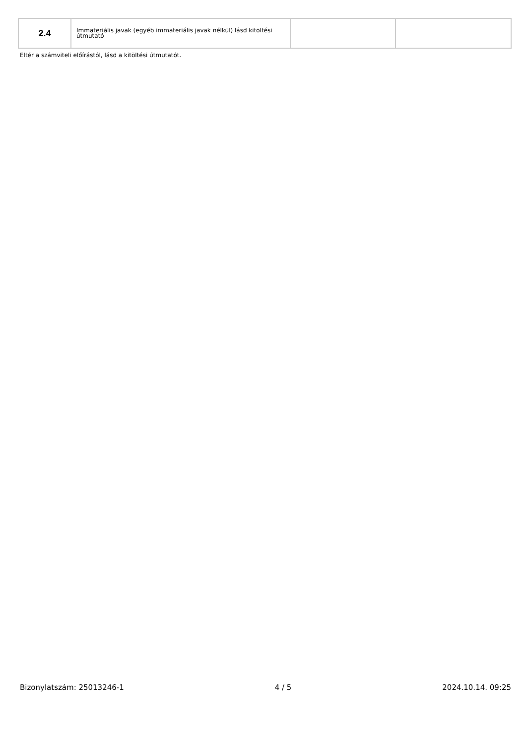| 2.4 | Immateriális javak (egyéb immateriális javak nélkül) lásd kitöltési útmutató | | |
Eltér a számviteli előírástól, lásd a kitöltési útmutatót.
Bizonylatszám: 25013246-1 4 / 5 2024.10.14. 09:25